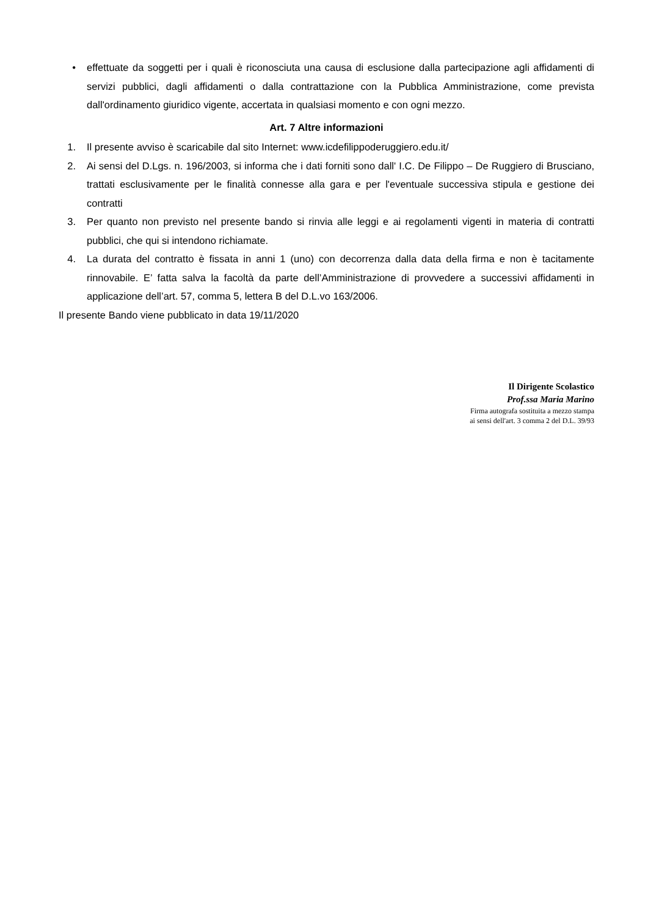• effettuate da soggetti per i quali è riconosciuta una causa di esclusione dalla partecipazione agli affidamenti di servizi pubblici, dagli affidamenti o dalla contrattazione con la Pubblica Amministrazione, come prevista dall'ordinamento giuridico vigente, accertata in qualsiasi momento e con ogni mezzo.
Art. 7 Altre informazioni
1. Il presente avviso è scaricabile dal sito Internet: www.icdefilippoderuggiero.edu.it/
2. Ai sensi del D.Lgs. n. 196/2003, si informa che i dati forniti sono dall' I.C. De Filippo – De Ruggiero di Brusciano, trattati esclusivamente per le finalità connesse alla gara e per l'eventuale successiva stipula e gestione dei contratti
3. Per quanto non previsto nel presente bando si rinvia alle leggi e ai regolamenti vigenti in materia di contratti pubblici, che qui si intendono richiamate.
4. La durata del contratto è fissata in anni 1 (uno) con decorrenza dalla data della firma e non è tacitamente rinnovabile. E’ fatta salva la facoltà da parte dell’Amministrazione di provvedere a successivi affidamenti in applicazione dell’art. 57, comma 5, lettera B del D.L.vo 163/2006.
Il presente Bando viene pubblicato in data 19/11/2020
Il Dirigente Scolastico
Prof.ssa Maria Marino
Firma autografa sostituita a mezzo stampa
ai sensi dell'art. 3 comma 2 del D.L. 39/93